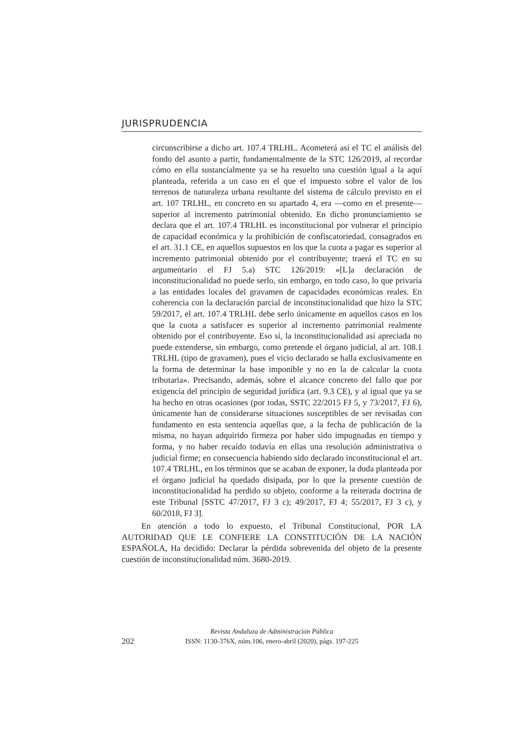JURISPRUDENCIA
circunscribirse a dicho art. 107.4 TRLHL. Acometerá así el TC el análisis del fondo del asunto a partir, fundamentalmente de la STC 126/2019, al recordar cómo en ella sustancialmente ya se ha resuelto una cuestión igual a la aquí planteada, referida a un caso en el que el impuesto sobre el valor de los terrenos de naturaleza urbana resultante del sistema de cálculo previsto en el art. 107 TRLHL, en concreto en su apartado 4, era —como en el presente— superior al incremento patrimonial obtenido. En dicho pronunciamiento se declara que el art. 107.4 TRLHL es inconstitucional por vulnerar el principio de capacidad económica y la prohibición de confiscatoriedad, consagrados en el art. 31.1 CE, en aquellos supuestos en los que la cuota a pagar es superior al incremento patrimonial obtenido por el contribuyente; traerá el TC en su argumentario el FJ 5.a) STC 126/2019: «[L]a declaración de inconstitucionalidad no puede serlo, sin embargo, en todo caso, lo que privaría a las entidades locales del gravamen de capacidades económicas reales. En coherencia con la declaración parcial de inconstitucionalidad que hizo la STC 59/2017, el art. 107.4 TRLHL debe serlo únicamente en aquellos casos en los que la cuota a satisfacer es superior al incremento patrimonial realmente obtenido por el contribuyente. Eso sí, la inconstitucionalidad así apreciada no puede extenderse, sin embargo, como pretende el órgano judicial, al art. 108.1 TRLHL (tipo de gravamen), pues el vicio declarado se halla exclusivamente en la forma de determinar la base imponible y no en la de calcular la cuota tributaria». Precisando, además, sobre el alcance concreto del fallo que por exigencia del principio de seguridad jurídica (art. 9.3 CE), y al igual que ya se ha hecho en otras ocasiones (por todas, SSTC 22/2015 FJ 5, y 73/2017, FJ 6), únicamente han de considerarse situaciones susceptibles de ser revisadas con fundamento en esta sentencia aquellas que, a la fecha de publicación de la misma, no hayan adquirido firmeza por haber sido impugnadas en tiempo y forma, y no haber recaído todavía en ellas una resolución administrativa o judicial firme; en consecuencia habiendo sido declarado inconstitucional el art. 107.4 TRLHL, en los términos que se acaban de exponer, la duda planteada por el órgano judicial ha quedado disipada, por lo que la presente cuestión de inconstitucionalidad ha perdido su objeto, conforme a la reiterada doctrina de este Tribunal [SSTC 47/2017, FJ 3 c); 49/2017, FJ 4; 55/2017, FJ 3 c), y 60/2018, FJ 3].
En atención a todo lo expuesto, el Tribunal Constitucional, POR LA AUTORIDAD QUE LE CONFIERE LA CONSTITUCIÓN DE LA NACIÓN ESPAÑOLA, Ha decidido: Declarar la pérdida sobrevenida del objeto de la presente cuestión de inconstitucionalidad núm. 3680-2019.
202
Revista Andaluza de Administración Pública
ISSN: 1130-376X, núm.106, enero-abril (2020), págs. 197-225